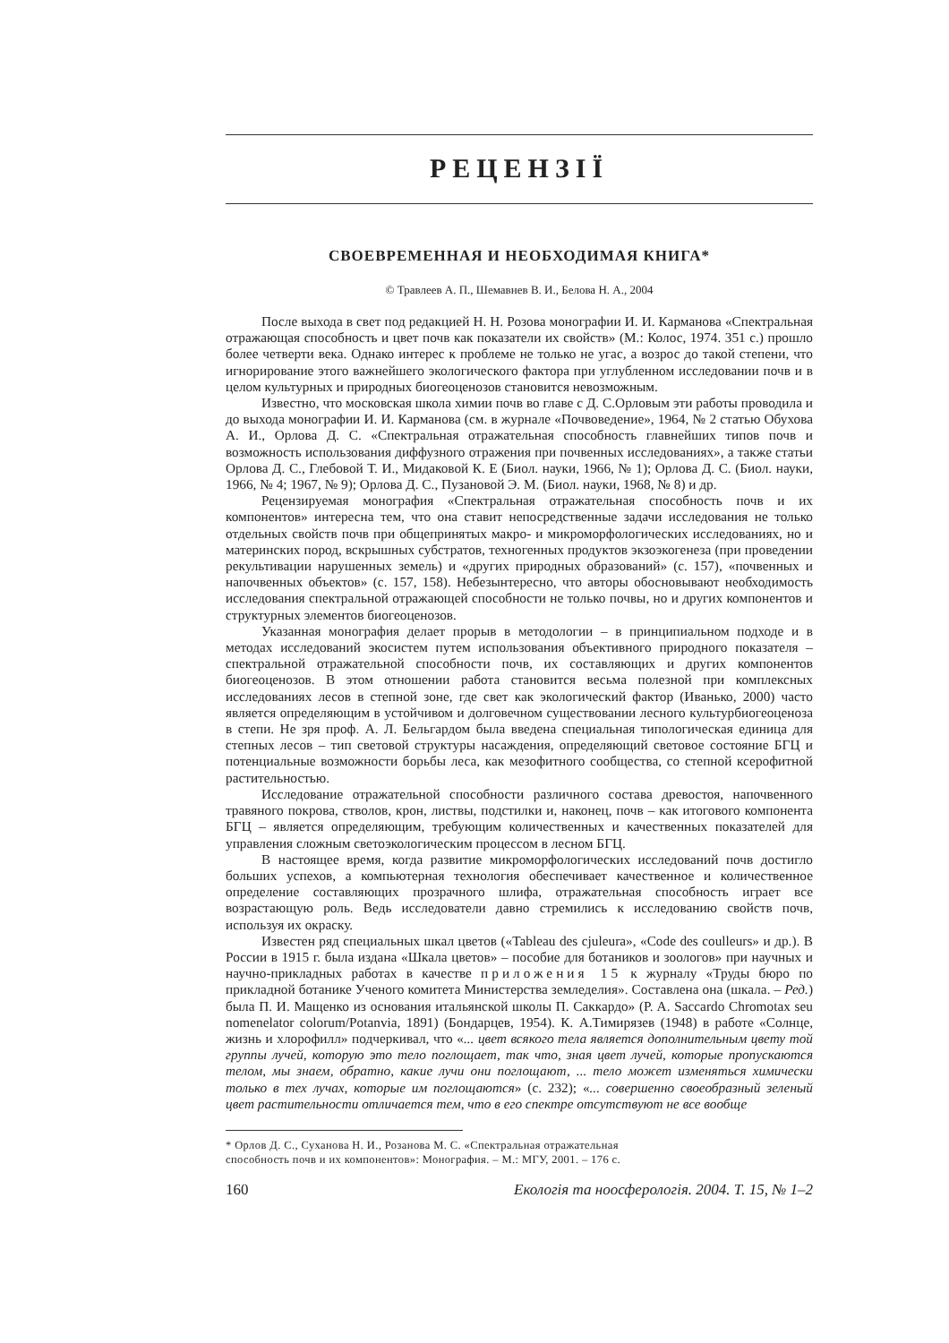РЕЦЕНЗІЇ
СВОЕВРЕМЕННАЯ И НЕОБХОДИМАЯ КНИГА*
© Травлеев А. П., Шемавнев В. И., Белова Н. А., 2004
После выхода в свет под редакцией Н. Н. Розова монографии И. И. Карманова «Спектральная отражающая способность и цвет почв как показатели их свойств» (М.: Колос, 1974. 351 с.) прошло более четверти века. Однако интерес к проблеме не только не угас, а возрос до такой степени, что игнорирование этого важнейшего экологического фактора при углубленном исследовании почв и в целом культурных и природных биогеоценозов становится невозможным.
Известно, что московская школа химии почв во главе с Д. С.Орловым эти работы проводила и до выхода монографии И. И. Карманова (см. в журнале «Почвоведение», 1964, № 2 статью Обухова А. И., Орлова Д. С. «Спектральная отражательная способность главнейших типов почв и возможность использования диффузного отражения при почвенных исследованиях», а также статьи Орлова Д. С., Глебовой Т. И., Мидаковой К. Е (Биол. науки, 1966, № 1); Орлова Д. С. (Биол. науки, 1966, № 4; 1967, № 9); Орлова Д. С., Пузановой Э. М. (Биол. науки, 1968, № 8) и др.
Рецензируемая монография «Спектральная отражательная способность почв и их компонентов» интересна тем, что она ставит непосредственные задачи исследования не только отдельных свойств почв при общепринятых макро- и микроморфологических исследованиях, но и материнских пород, вскрышных субстратов, техногенных продуктов экзоэкогенеза (при проведении рекультивации нарушенных земель) и «других природных образований» (с. 157), «почвенных и напочвенных объектов» (с. 157, 158). Небезынтересно, что авторы обосновывают необходимость исследования спектральной отражающей способности не только почвы, но и других компонентов и структурных элементов биогеоценозов.
Указанная монография делает прорыв в методологии – в принципиальном подходе и в методах исследований экосистем путем использования объективного природного показателя – спектральной отражательной способности почв, их составляющих и других компонентов биогеоценозов. В этом отношении работа становится весьма полезной при комплексных исследованиях лесов в степной зоне, где свет как экологический фактор (Иванько, 2000) часто является определяющим в устойчивом и долговечном существовании лесного культурбиогеоценоза в степи. Не зря проф. А. Л. Бельгардом была введена специальная типологическая единица для степных лесов – тип световой структуры насаждения, определяющий световое состояние БГЦ и потенциальные возможности борьбы леса, как мезофитного сообщества, со степной ксерофитной растительностью.
Исследование отражательной способности различного состава древостоя, напочвенного травяного покрова, стволов, крон, листвы, подстилки и, наконец, почв – как итогового компонента БГЦ – является определяющим, требующим количественных и качественных показателей для управления сложным светоэкологическим процессом в лесном БГЦ.
В настоящее время, когда развитие микроморфологических исследований почв достигло больших успехов, а компьютерная технология обеспечивает качественное и количественное определение составляющих прозрачного шлифа, отражательная способность играет все возрастающую роль. Ведь исследователи давно стремились к исследованию свойств почв, используя их окраску.
Известен ряд специальных шкал цветов («Tableau des cjuleura», «Code des coulleurs» и др.). В России в 1915 г. была издана «Шкала цветов» – пособие для ботаников и зоологов» при научных и научно-прикладных работах в качестве приложения 15 к журналу «Труды бюро по прикладной ботанике Ученого комитета Министерства земледелия». Составлена она (шкала. – Ред.) была П. И. Мащенко из основания итальянской школы П. Саккардо» (P. A. Saccardo Chromotax seu nomenelator colorum/Potanvia, 1891) (Бондарцев, 1954). К. А.Тимирязев (1948) в работе «Солнце, жизнь и хлорофилл» подчеркивал, что «... цвет всякого тела является дополнительным цвету той группы лучей, которую это тело поглощает, так что, зная цвет лучей, которые пропускаются телом, мы знаем, обратно, какие лучи они поглощают, ... тело может изменяться химически только в тех лучах, которые им поглощаются» (с. 232); «... совершенно своеобразный зеленый цвет растительности отличается тем, что в его спектре отсутствуют не все вообще
* Орлов Д. С., Суханова Н. И., Розанова М. С. «Спектральная отражательная
способность почв и их компонентов»: Монография. – М.: МГУ, 2001. – 176 с.
160 Екологія та ноосферологія. 2004. Т. 15, № 1–2